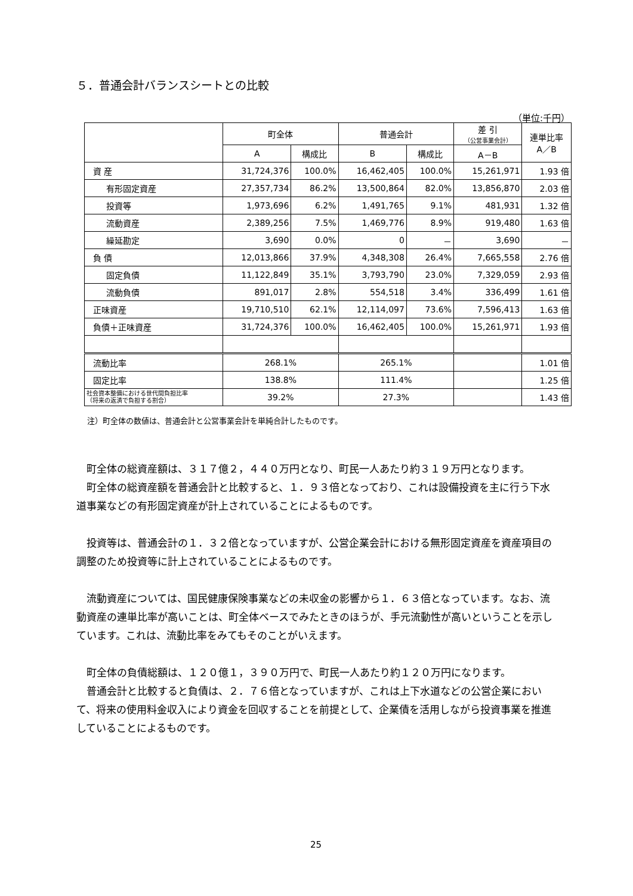５．普通会計バランスシートとの比較
（単位:千円）
| | 町全体 | | 普通会計 | | 差 引 （公営事業会計） | 連単比率 A／B |
| --- | --- | --- | --- | --- | --- | --- |
| | A | 構成比 | B | 構成比 | A－B | |
| 資 産 | 31,724,376 | 100.0% | 16,462,405 | 100.0% | 15,261,971 | 1.93 倍 |
| 有形固定資産 | 27,357,734 | 86.2% | 13,500,864 | 82.0% | 13,856,870 | 2.03 倍 |
| 投資等 | 1,973,696 | 6.2% | 1,491,765 | 9.1% | 481,931 | 1.32 倍 |
| 流動資産 | 2,389,256 | 7.5% | 1,469,776 | 8.9% | 919,480 | 1.63 倍 |
| 繰延勘定 | 3,690 | 0.0% | 0 | － | 3,690 | － |
| 負 債 | 12,013,866 | 37.9% | 4,348,308 | 26.4% | 7,665,558 | 2.76 倍 |
| 固定負債 | 11,122,849 | 35.1% | 3,793,790 | 23.0% | 7,329,059 | 2.93 倍 |
| 流動負債 | 891,017 | 2.8% | 554,518 | 3.4% | 336,499 | 1.61 倍 |
| 正味資産 | 19,710,510 | 62.1% | 12,114,097 | 73.6% | 7,596,413 | 1.63 倍 |
| 負債＋正味資産 | 31,724,376 | 100.0% | 16,462,405 | 100.0% | 15,261,971 | 1.93 倍 |
| 流動比率 | 268.1% | | 265.1% | | | 1.01 倍 |
| 固定比率 | 138.8% | | 111.4% | | | 1.25 倍 |
| 社会資本整備における世代間負担比率 （将来の返済で負担する割合） | 39.2% | | 27.3% | | | 1.43 倍 |
注）町全体の数値は、普通会計と公営事業会計を単純合計したものです。
町全体の総資産額は、３１７億２，４４０万円となり、町民一人あたり約３１９万円となります。
町全体の総資産額を普通会計と比較すると、１．９３倍となっており、これは設備投資を主に行う下水道事業などの有形固定資産が計上されていることによるものです。
投資等は、普通会計の１．３２倍となっていますが、公営企業会計における無形固定資産を資産項目の調整のため投資等に計上されていることによるものです。
流動資産については、国民健康保険事業などの未収金の影響から１．６３倍となっています。なお、流動資産の連単比率が高いことは、町全体ベースでみたときのほうが、手元流動性が高いということを示しています。これは、流動比率をみてもそのことがいえます。
町全体の負債総額は、１２０億１，３９０万円で、町民一人あたり約１２０万円になります。
普通会計と比較すると負債は、２．７６倍となっていますが、これは上下水道などの公営企業において、将来の使用料金収入により資金を回収することを前提として、企業債を活用しながら投資事業を推進していることによるものです。
25